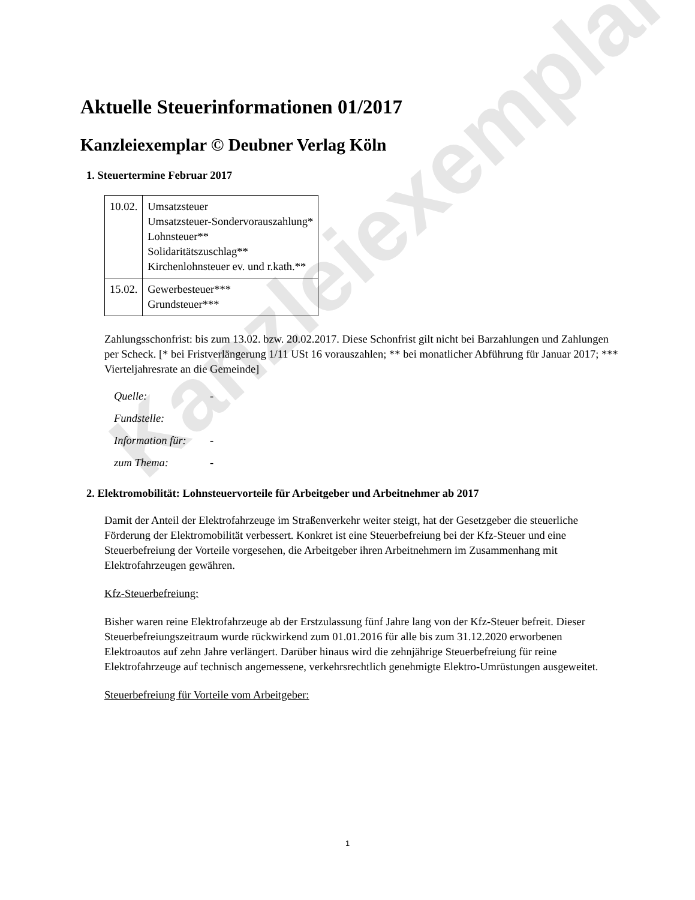Kanzleiexemplar
Aktuelle Steuerinformationen 01/2017
Kanzleiexemplar © Deubner Verlag Köln
1. Steuertermine Februar 2017
| 10.02. | Umsatzsteuer Umsatzsteuer-Sondervorauszahlung* Lohnsteuer** Solidaritätszuschlag** Kirchenlohnsteuer ev. und r.kath.** |
| 15.02. | Gewerbesteuer*** Grundsteuer*** |
Zahlungsschonfrist: bis zum 13.02. bzw. 20.02.2017. Diese Schonfrist gilt nicht bei Barzahlungen und Zahlungen per Scheck. [* bei Fristverlängerung 1/11 USt 16 vorauszahlen; ** bei monatlicher Abführung für Januar 2017; *** Vierteljahresrate an die Gemeinde]
Quelle: -
Fundstelle:
Information für: -
zum Thema: -
2. Elektromobilität: Lohnsteuervorteile für Arbeitgeber und Arbeitnehmer ab 2017
Damit der Anteil der Elektrofahrzeuge im Straßenverkehr weiter steigt, hat der Gesetzgeber die steuerliche Förderung der Elektromobilität verbessert. Konkret ist eine Steuerbefreiung bei der Kfz-Steuer und eine Steuerbefreiung der Vorteile vorgesehen, die Arbeitgeber ihren Arbeitnehmern im Zusammenhang mit Elektrofahrzeugen gewähren.
Kfz-Steuerbefreiung:
Bisher waren reine Elektrofahrzeuge ab der Erstzulassung fünf Jahre lang von der Kfz-Steuer befreit. Dieser Steuerbefreiungszeitraum wurde rückwirkend zum 01.01.2016 für alle bis zum 31.12.2020 erworbenen Elektroautos auf zehn Jahre verlängert. Darüber hinaus wird die zehnjährige Steuerbefreiung für reine Elektrofahrzeuge auf technisch angemessene, verkehrsrechtlich genehmigte Elektro-Umrüstungen ausgeweitet.
Steuerbefreiung für Vorteile vom Arbeitgeber:
1